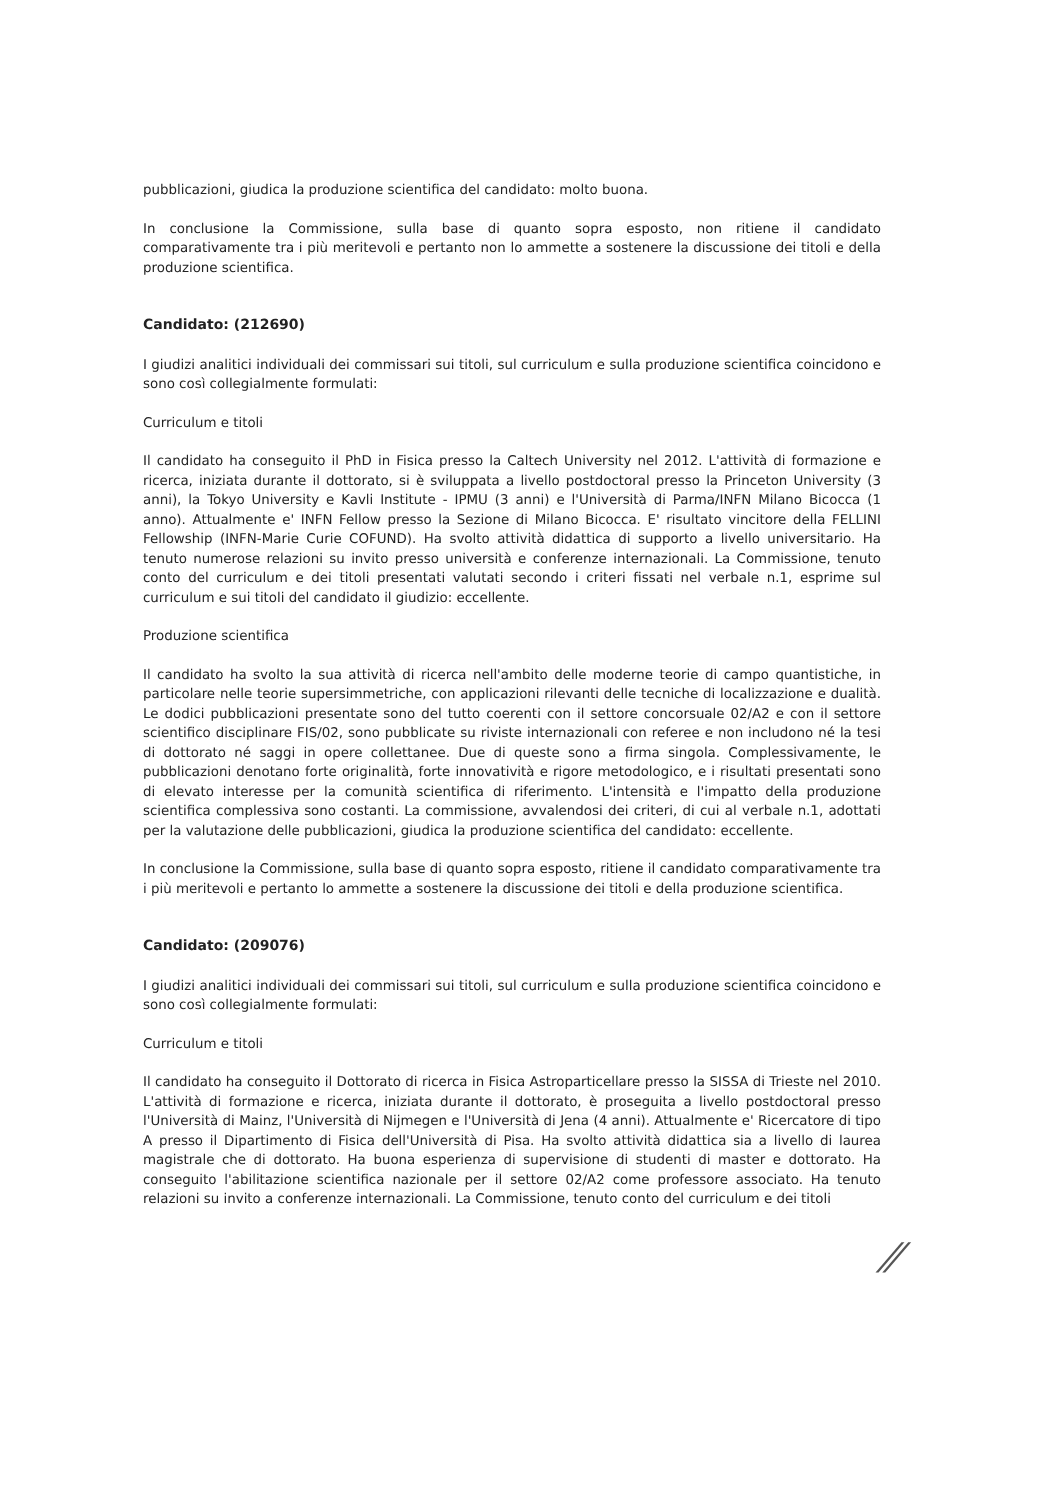pubblicazioni, giudica la produzione scientifica del candidato: molto buona.
In conclusione la Commissione, sulla base di quanto sopra esposto, non ritiene il candidato comparativamente tra i più meritevoli e pertanto non lo ammette a sostenere la discussione dei titoli e della produzione scientifica.
Candidato: (212690)
I giudizi analitici individuali dei commissari sui titoli, sul curriculum e sulla produzione scientifica coincidono e sono così collegialmente formulati:
Curriculum e titoli
Il candidato ha conseguito il PhD in Fisica presso la Caltech University nel 2012. L'attività di formazione e ricerca, iniziata durante il dottorato, si è sviluppata a livello postdoctoral presso la Princeton University (3 anni), la Tokyo University e Kavli Institute - IPMU (3 anni) e l'Università di Parma/INFN Milano Bicocca (1 anno). Attualmente e' INFN Fellow presso la Sezione di Milano Bicocca. E' risultato vincitore della FELLINI Fellowship (INFN-Marie Curie COFUND). Ha svolto attività didattica di supporto a livello universitario. Ha tenuto numerose relazioni su invito presso università e conferenze internazionali. La Commissione, tenuto conto del curriculum e dei titoli presentati valutati secondo i criteri fissati nel verbale n.1, esprime sul curriculum e sui titoli del candidato il giudizio: eccellente.
Produzione scientifica
Il candidato ha svolto la sua attività di ricerca nell'ambito delle moderne teorie di campo quantistiche, in particolare nelle teorie supersimmetriche, con applicazioni rilevanti delle tecniche di localizzazione e dualità. Le dodici pubblicazioni presentate sono del tutto coerenti con il settore concorsuale 02/A2 e con il settore scientifico disciplinare FIS/02, sono pubblicate su riviste internazionali con referee e non includono né la tesi di dottorato né saggi in opere collettanee. Due di queste sono a firma singola. Complessivamente, le pubblicazioni denotano forte originalità, forte innovatività e rigore metodologico, e i risultati presentati sono di elevato interesse per la comunità scientifica di riferimento. L'intensità e l'impatto della produzione scientifica complessiva sono costanti. La commissione, avvalendosi dei criteri, di cui al verbale n.1, adottati per la valutazione delle pubblicazioni, giudica la produzione scientifica del candidato: eccellente.
In conclusione la Commissione, sulla base di quanto sopra esposto, ritiene il candidato comparativamente tra i più meritevoli e pertanto lo ammette a sostenere la discussione dei titoli e della produzione scientifica.
Candidato: (209076)
I giudizi analitici individuali dei commissari sui titoli, sul curriculum e sulla produzione scientifica coincidono e sono così collegialmente formulati:
Curriculum e titoli
Il candidato ha conseguito il Dottorato di ricerca in Fisica Astroparticellare presso la SISSA di Trieste nel 2010. L'attività di formazione e ricerca, iniziata durante il dottorato, è proseguita a livello postdoctoral presso l'Università di Mainz, l'Università di Nijmegen e l'Università di Jena (4 anni). Attualmente e' Ricercatore di tipo A presso il Dipartimento di Fisica dell'Università di Pisa. Ha svolto attività didattica sia a livello di laurea magistrale che di dottorato. Ha buona esperienza di supervisione di studenti di master e dottorato. Ha conseguito l'abilitazione scientifica nazionale per il settore 02/A2 come professore associato. Ha tenuto relazioni su invito a conferenze internazionali. La Commissione, tenuto conto del curriculum e dei titoli
⁄⁄